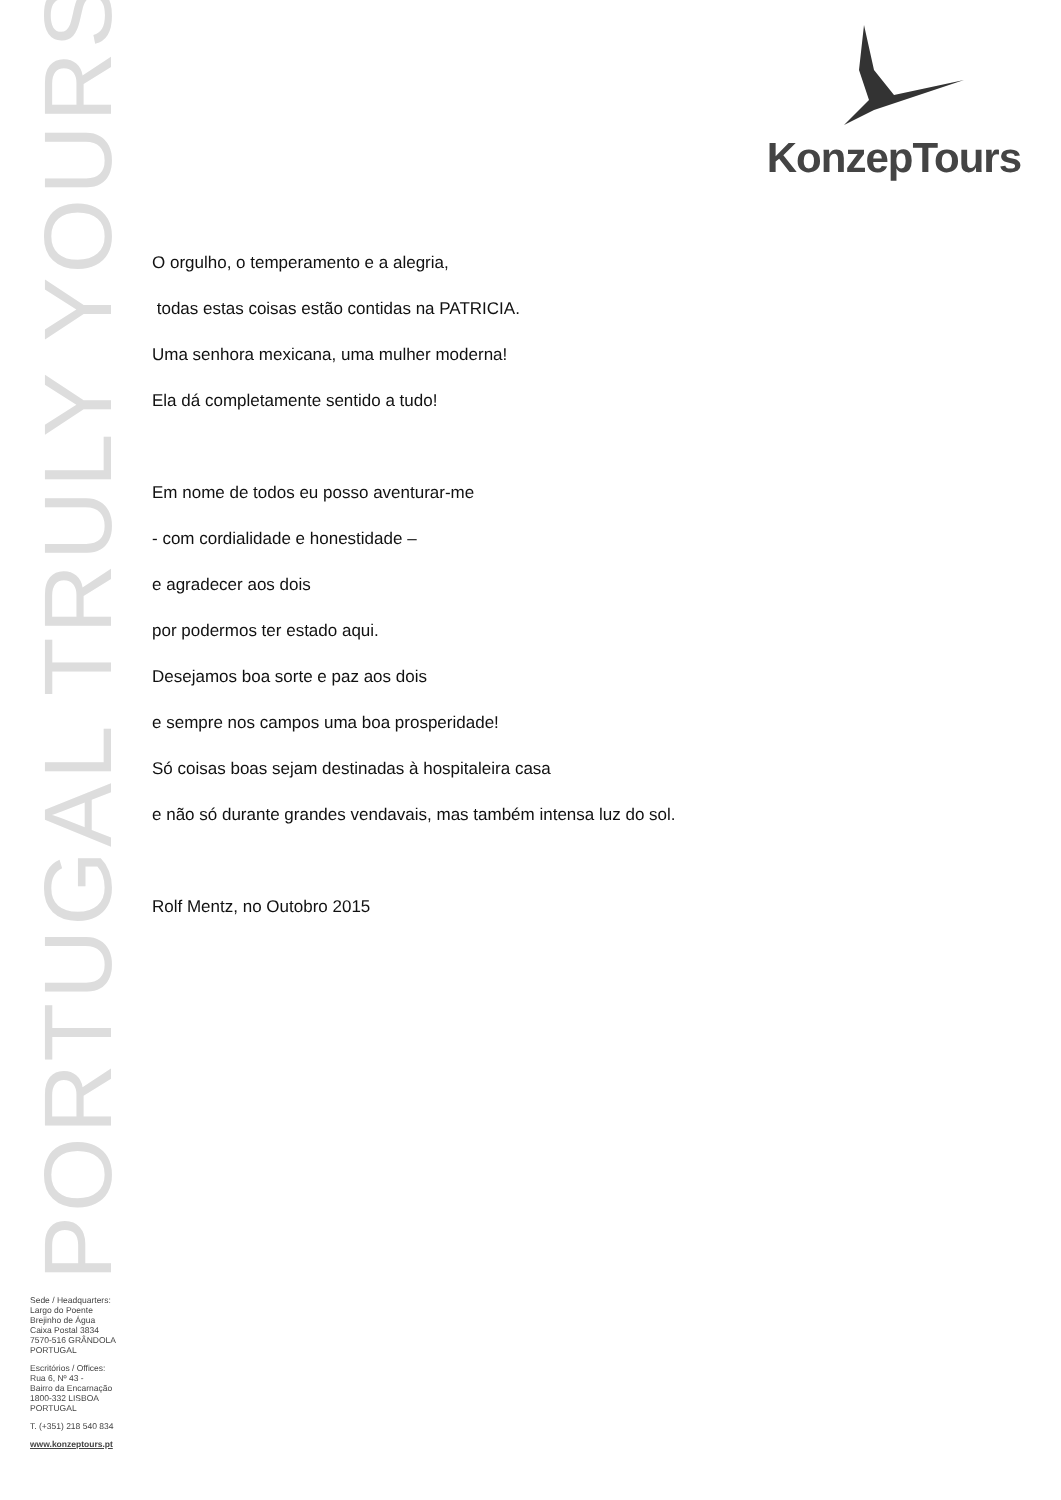PORTUGAL TRULY YOURS
KonzepTours
O orgulho, o temperamento e a alegria,
todas estas coisas estão contidas na PATRICIA.
Uma senhora mexicana, uma mulher moderna!
Ela dá completamente sentido a tudo!
Em nome de todos eu posso aventurar-me
- com cordialidade e honestidade –
e agradecer aos dois
por podermos ter estado aqui.
Desejamos boa sorte e paz aos dois
e sempre nos campos uma boa prosperidade!
Só coisas boas sejam destinadas à hospitaleira casa
e não só durante grandes vendavais, mas também intensa luz do sol.
Rolf Mentz, no Outobro 2015
Sede / Headquarters:
Largo do Poente
Brejinho de Água
Caixa Postal 3834
7570-516 GRÂNDOLA
PORTUGAL
Escritórios / Offices:
Rua 6, Nº 43 -
Bairro da Encarnação
1800-332 LISBOA
PORTUGAL
T. (+351) 218 540 834
www.konzeptours.pt